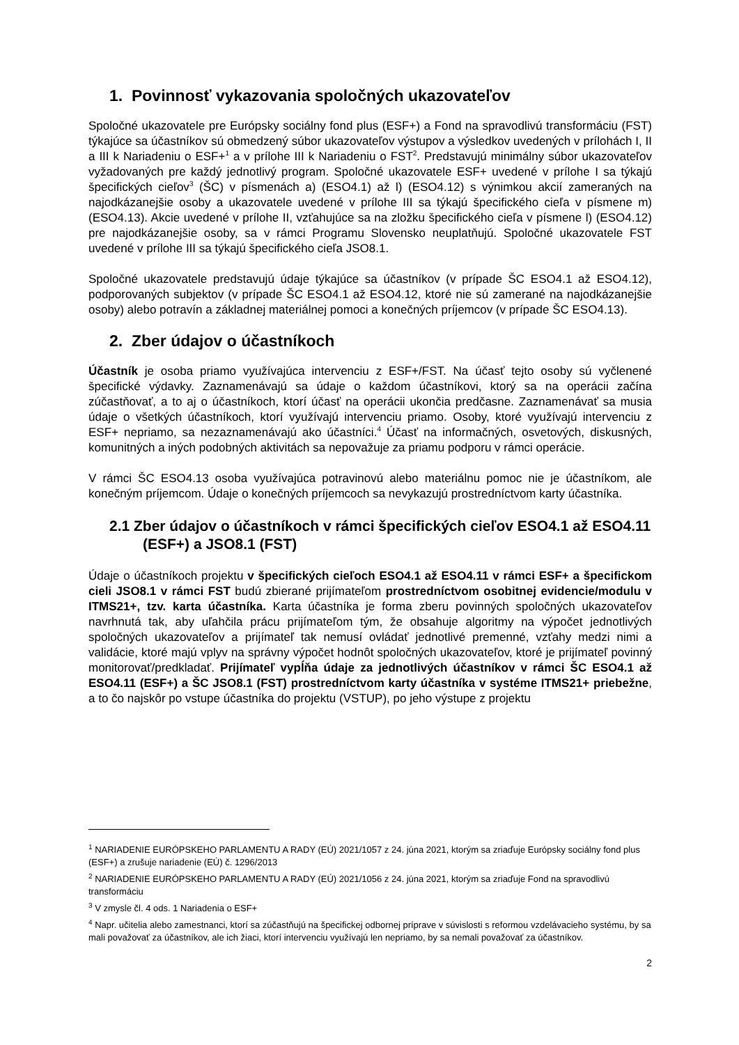1. Povinnosť vykazovania spoločných ukazovateľov
Spoločné ukazovatele pre Európsky sociálny fond plus (ESF+) a Fond na spravodlivú transformáciu (FST) týkajúce sa účastníkov sú obmedzený súbor ukazovateľov výstupov a výsledkov uvedených v prílohách I, II a III k Nariadeniu o ESF+<sup>1</sup> a v prílohe III k Nariadeniu o FST<sup>2</sup>. Predstavujú minimálny súbor ukazovateľov vyžadovaných pre každý jednotlivý program. Spoločné ukazovatele ESF+ uvedené v prílohe I sa týkajú špecifických cieľov<sup>3</sup> (ŠC) v písmenách a) (ESO4.1) až l) (ESO4.12) s výnimkou akcií zameraných na najodkázanejšie osoby a ukazovatele uvedené v prílohe III sa týkajú špecifického cieľa v písmene m) (ESO4.13). Akcie uvedené v prílohe II, vzťahujúce sa na zložku špecifického cieľa v písmene l) (ESO4.12) pre najodkázanejšie osoby, sa v rámci Programu Slovensko neuplatňujú. Spoločné ukazovatele FST uvedené v prílohe III sa týkajú špecifického cieľa JSO8.1.
Spoločné ukazovatele predstavujú údaje týkajúce sa účastníkov (v prípade ŠC ESO4.1 až ESO4.12), podporovaných subjektov (v prípade ŠC ESO4.1 až ESO4.12, ktoré nie sú zamerané na najodkázanejšie osoby) alebo potravín a základnej materiálnej pomoci a konečných príjemcov (v prípade ŠC ESO4.13).
2. Zber údajov o účastníkoch
Účastník je osoba priamo využívajúca intervenciu z ESF+/FST. Na účasť tejto osoby sú vyčlenené špecifické výdavky. Zaznamenávajú sa údaje o každom účastníkovi, ktorý sa na operácii začína zúčastňovať, a to aj o účastníkoch, ktorí účasť na operácii ukončia predčasne. Zaznamenávať sa musia údaje o všetkých účastníkoch, ktorí využívajú intervenciu priamo. Osoby, ktoré využívajú intervenciu z ESF+ nepriamo, sa nezaznamenávajú ako účastníci.<sup>4</sup> Účasť na informačných, osvetových, diskusných, komunitných a iných podobných aktivitách sa nepovažuje za priamu podporu v rámci operácie.
V rámci ŠC ESO4.13 osoba využívajúca potravinovú alebo materiálnu pomoc nie je účastníkom, ale konečným príjemcom. Údaje o konečných príjemcoch sa nevykazujú prostredníctvom karty účastníka.
2.1 Zber údajov o účastníkoch v rámci špecifických cieľov ESO4.1 až ESO4.11 (ESF+) a JSO8.1 (FST)
Údaje o účastníkoch projektu v špecifických cieľoch ESO4.1 až ESO4.11 v rámci ESF+ a špecifickom cieli JSO8.1 v rámci FST budú zbierané prijímateľom prostredníctvom osobitnej evidencie/modulu v ITMS21+, tzv. karta účastníka. Karta účastníka je forma zberu povinných spoločných ukazovateľov navrhnutá tak, aby uľahčila prácu prijímateľom tým, že obsahuje algoritmy na výpočet jednotlivých spoločných ukazovateľov a prijímateľ tak nemusí ovládať jednotlivé premenné, vzťahy medzi nimi a validácie, ktoré majú vplyv na správny výpočet hodnôt spoločných ukazovateľov, ktoré je prijímateľ povinný monitorovať/predkladať. Prijímateľ vypĺňa údaje za jednotlivých účastníkov v rámci ŠC ESO4.1 až ESO4.11 (ESF+) a ŠC JSO8.1 (FST) prostredníctvom karty účastníka v systéme ITMS21+ priebežne, a to čo najskôr po vstupe účastníka do projektu (VSTUP), po jeho výstupe z projektu
<sup>1</sup> NARIADENIE EURÓPSKEHO PARLAMENTU A RADY (EÚ) 2021/1057 z 24. júna 2021, ktorým sa zriaďuje Európsky sociálny fond plus (ESF+) a zrušuje nariadenie (EÚ) č. 1296/2013
<sup>2</sup> NARIADENIE EURÓPSKEHO PARLAMENTU A RADY (EÚ) 2021/1056 z 24. júna 2021, ktorým sa zriaďuje Fond na spravodlivú transformáciu
<sup>3</sup> V zmysle čl. 4 ods. 1 Nariadenia o ESF+
<sup>4</sup> Napr. učitelia alebo zamestnanci, ktorí sa zúčastňujú na špecifickej odbornej príprave v súvislosti s reformou vzdelávacieho systému, by sa mali považovať za účastníkov, ale ich žiaci, ktorí intervenciu využívajú len nepriamo, by sa nemali považovať za účastníkov.
2